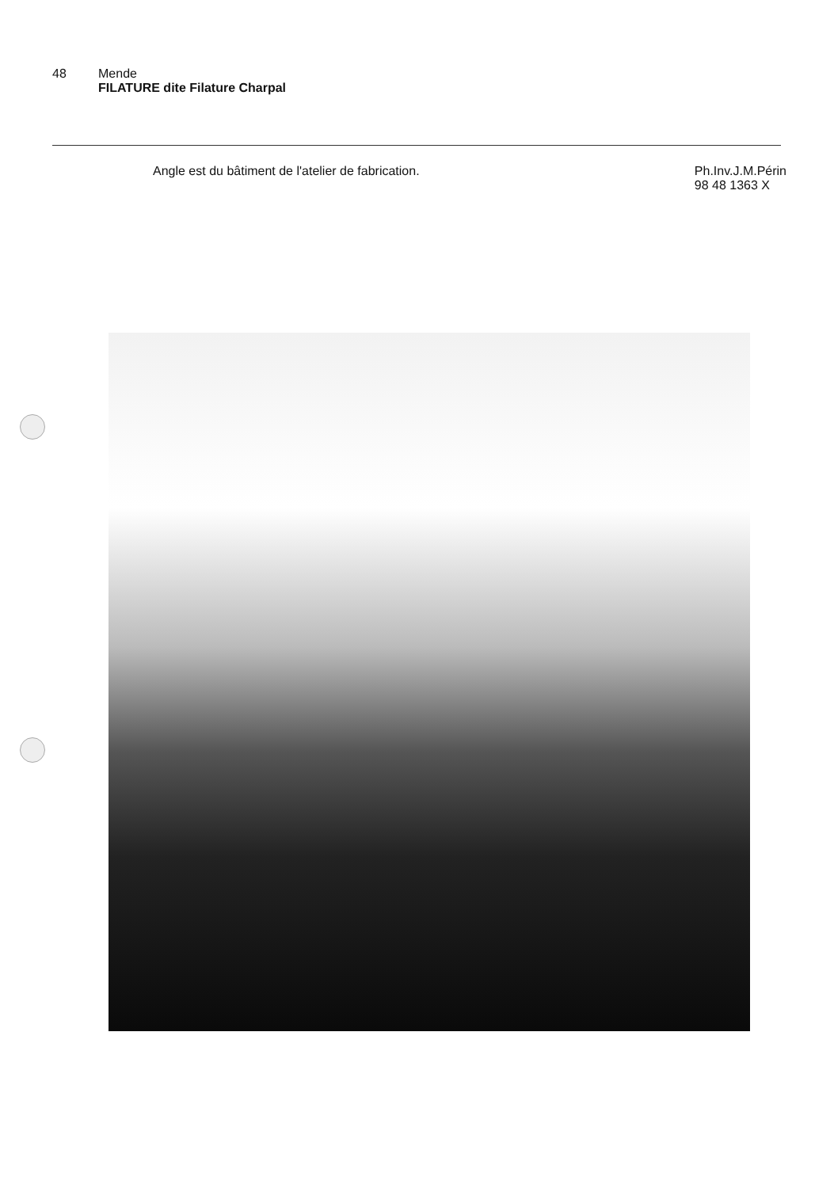48 Mende
FILATURE dite Filature Charpal
Angle est du bâtiment de l'atelier de fabrication.
Ph.Inv.J.M.Périn
98 48 1363 X